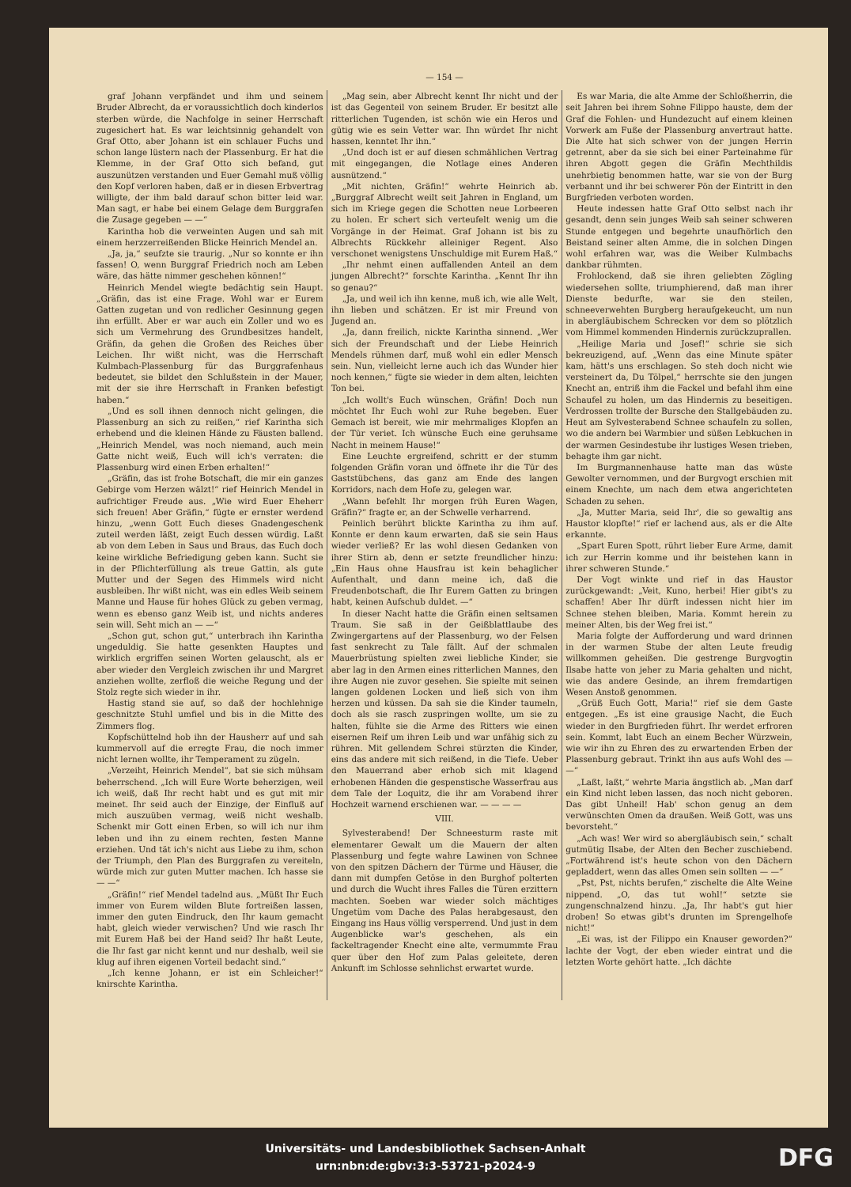— 154 —
graf Johann verpfändet und ihm und seinem Bruder Albrecht, da er voraussichtlich doch kinderlos sterben würde, die Nachfolge in seiner Herrschaft zugesichert hat. Es war leichtsinnig gehandelt von Graf Otto, aber Johann ist ein schlauer Fuchs und schon lange lüstern nach der Plassenburg. Er hat die Klemme, in der Graf Otto sich befand, gut auszunützen verstanden und Euer Gemahl muß völlig den Kopf verloren haben, daß er in diesen Erbvertrag willigte, der ihm bald darauf schon bitter leid war. Man sagt, er habe bei einem Gelage dem Burggrafen die Zusage gegeben — —“
Karintha hob die verweinten Augen und sah mit einem herzzerreißenden Blicke Heinrich Mendel an.
„Ja, ja,“ seufzte sie traurig. „Nur so konnte er ihn fassen! O, wenn Burggraf Friedrich noch am Leben wäre, das hätte nimmer geschehen können!“
Heinrich Mendel wiegte bedächtig sein Haupt. „Gräfin, das ist eine Frage. Wohl war er Eurem Gatten zugetan und von redlicher Gesinnung gegen ihn erfüllt. Aber er war auch ein Zoller und wo es sich um Vermehrung des Grundbesitzes handelt, Gräfin, da gehen die Großen des Reiches über Leichen. Ihr wißt nicht, was die Herrschaft Kulmbach-Plassenburg für das Burggrafenhaus bedeutet, sie bildet den Schlußstein in der Mauer, mit der sie ihre Herrschaft in Franken befestigt haben.“
„Und es soll ihnen dennoch nicht gelingen, die Plassenburg an sich zu reißen,“ rief Karintha sich erhebend und die kleinen Hände zu Fäusten ballend. „Heinrich Mendel, was noch niemand, auch mein Gatte nicht weiß, Euch will ich's verraten: die Plassenburg wird einen Erben erhalten!“
„Gräfin, das ist frohe Botschaft, die mir ein ganzes Gebirge vom Herzen wälzt!“ rief Heinrich Mendel in aufrichtiger Freude aus. „Wie wird Euer Eheherr sich freuen! Aber Gräfin,“ fügte er ernster werdend hinzu, „wenn Gott Euch dieses Gnadengeschenk zuteil werden läßt, zeigt Euch dessen würdig. Laßt ab von dem Leben in Saus und Braus, das Euch doch keine wirkliche Befriedigung geben kann. Sucht sie in der Pflichterfüllung als treue Gattin, als gute Mutter und der Segen des Himmels wird nicht ausbleiben. Ihr wißt nicht, was ein edles Weib seinem Manne und Hause für hohes Glück zu geben vermag, wenn es ebenso ganz Weib ist, und nichts anderes sein will. Seht mich an — —“
„Schon gut, schon gut,“ unterbrach ihn Karintha ungeduldig. Sie hatte gesenkten Hauptes und wirklich ergriffen seinen Worten gelauscht, als er aber wieder den Vergleich zwischen ihr und Margret anziehen wollte, zerfloß die weiche Regung und der Stolz regte sich wieder in ihr.
Hastig stand sie auf, so daß der hochlehnige geschnitzte Stuhl umfiel und bis in die Mitte des Zimmers flog.
Kopfschüttelnd hob ihn der Hausherr auf und sah kummervoll auf die erregte Frau, die noch immer nicht lernen wollte, ihr Temperament zu zügeln.
„Verzeiht, Heinrich Mendel“, bat sie sich mühsam beherrschend. „Ich will Eure Worte beherzigen, weil ich weiß, daß Ihr recht habt und es gut mit mir meinet. Ihr seid auch der Einzige, der Einfluß auf mich auszuüben vermag, weiß nicht weshalb. Schenkt mir Gott einen Erben, so will ich nur ihm leben und ihn zu einem rechten, festen Manne erziehen. Und tät ich's nicht aus Liebe zu ihm, schon der Triumph, den Plan des Burggrafen zu vereiteln, würde mich zur guten Mutter machen. Ich hasse sie — —“
„Gräfin!“ rief Mendel tadelnd aus. „Müßt Ihr Euch immer von Eurem wilden Blute fortreißen lassen, immer den guten Eindruck, den Ihr kaum gemacht habt, gleich wieder verwischen? Und wie rasch Ihr mit Eurem Haß bei der Hand seid? Ihr haßt Leute, die Ihr fast gar nicht kennt und nur deshalb, weil sie klug auf ihren eigenen Vorteil bedacht sind.“
„Ich kenne Johann, er ist ein Schleicher!“ knirschte Karintha.
„Mag sein, aber Albrecht kennt Ihr nicht und der ist das Gegenteil von seinem Bruder. Er besitzt alle ritterlichen Tugenden, ist schön wie ein Heros und gütig wie es sein Vetter war. Ihn würdet Ihr nicht hassen, kenntet Ihr ihn.“
„Und doch ist er auf diesen schmählichen Vertrag mit eingegangen, die Notlage eines Anderen ausnützend.“
„Mit nichten, Gräfin!“ wehrte Heinrich ab. „Burggraf Albrecht weilt seit Jahren in England, um sich im Kriege gegen die Schotten neue Lorbeeren zu holen. Er schert sich verteufelt wenig um die Vorgänge in der Heimat. Graf Johann ist bis zu Albrechts Rückkehr alleiniger Regent. Also verschonet wenigstens Unschuldige mit Eurem Haß.“
„Ihr nehmt einen auffallenden Anteil an dem jungen Albrecht?“ forschte Karintha. „Kennt Ihr ihn so genau?“
„Ja, und weil ich ihn kenne, muß ich, wie alle Welt, ihn lieben und schätzen. Er ist mir Freund von Jugend an.
„Ja, dann freilich, nickte Karintha sinnend. „Wer sich der Freundschaft und der Liebe Heinrich Mendels rühmen darf, muß wohl ein edler Mensch sein. Nun, vielleicht lerne auch ich das Wunder hier noch kennen,“ fügte sie wieder in dem alten, leichten Ton bei.
„Ich wollt's Euch wünschen, Gräfin! Doch nun möchtet Ihr Euch wohl zur Ruhe begeben. Euer Gemach ist bereit, wie mir mehrmaliges Klopfen an der Tür veriet. Ich wünsche Euch eine geruhsame Nacht in meinem Hause!“
Eine Leuchte ergreifend, schritt er der stumm folgenden Gräfin voran und öffnete ihr die Tür des Gaststübchens, das ganz am Ende des langen Korridors, nach dem Hofe zu, gelegen war.
„Wann befehlt Ihr morgen früh Euren Wagen, Gräfin?“ fragte er, an der Schwelle verharrend.
Peinlich berührt blickte Karintha zu ihm auf. Konnte er denn kaum erwarten, daß sie sein Haus wieder verließ? Er las wohl diesen Gedanken von ihrer Stirn ab, denn er setzte freundlicher hinzu: „Ein Haus ohne Hausfrau ist kein behaglicher Aufenthalt, und dann meine ich, daß die Freudenbotschaft, die Ihr Eurem Gatten zu bringen habt, keinen Aufschub duldet. —“
In dieser Nacht hatte die Gräfin einen seltsamen Traum. Sie saß in der Geißblattlaube des Zwingergartens auf der Plassenburg, wo der Felsen fast senkrecht zu Tale fällt. Auf der schmalen Mauerbrüstung spielten zwei liebliche Kinder, sie aber lag in den Armen eines ritterlichen Mannes, den ihre Augen nie zuvor gesehen. Sie spielte mit seinen langen goldenen Locken und ließ sich von ihm herzen und küssen. Da sah sie die Kinder taumeln, doch als sie rasch zuspringen wollte, um sie zu halten, fühlte sie die Arme des Ritters wie einen eisernen Reif um ihren Leib und war unfähig sich zu rühren. Mit gellendem Schrei stürzten die Kinder, eins das andere mit sich reißend, in die Tiefe. Ueber den Mauerrand aber erhob sich mit klagend erhobenen Händen die gespenstische Wasserfrau aus dem Tale der Loquitz, die ihr am Vorabend ihrer Hochzeit warnend erschienen war. — — — —
VIII.
Sylvesterabend! Der Schneesturm raste mit elementarer Gewalt um die Mauern der alten Plassenburg und fegte wahre Lawinen von Schnee von den spitzen Dächern der Türme und Häuser, die dann mit dumpfen Getöse in den Burghof polterten und durch die Wucht ihres Falles die Türen erzittern machten. Soeben war wieder solch mächtiges Ungetüm vom Dache des Palas herabgesaust, den Eingang ins Haus völlig versperrend. Und just in dem Augenblicke war's geschehen, als ein fackeltragender Knecht eine alte, vermummte Frau quer über den Hof zum Palas geleitete, deren Ankunft im Schlosse sehnlichst erwartet wurde.
Es war Maria, die alte Amme der Schloßherrin, die seit Jahren bei ihrem Sohne Filippo hauste, dem der Graf die Fohlen- und Hundezucht auf einem kleinen Vorwerk am Fuße der Plassenburg anvertraut hatte. Die Alte hat sich schwer von der jungen Herrin getrennt, aber da sie sich bei einer Parteinahme für ihren Abgott gegen die Gräfin Mechthildis unehrbietig benommen hatte, war sie von der Burg verbannt und ihr bei schwerer Pön der Eintritt in den Burgfrieden verboten worden.
Heute indessen hatte Graf Otto selbst nach ihr gesandt, denn sein junges Weib sah seiner schweren Stunde entgegen und begehrte unaufhörlich den Beistand seiner alten Amme, die in solchen Dingen wohl erfahren war, was die Weiber Kulmbachs dankbar rühmten.
Frohlockend, daß sie ihren geliebten Zögling wiedersehen sollte, triumphierend, daß man ihrer Dienste bedurfte, war sie den steilen, schneeverwehten Burgberg heraufgekeucht, um nun in abergläubischem Schrecken vor dem so plötzlich vom Himmel kommenden Hindernis zurückzuprallen.
„Heilige Maria und Josef!“ schrie sie sich bekreuzigend, auf. „Wenn das eine Minute später kam, hätt's uns erschlagen. So steh doch nicht wie versteinert da, Du Tölpel,“ herrschte sie den jungen Knecht an, entriß ihm die Fackel und befahl ihm eine Schaufel zu holen, um das Hindernis zu beseitigen. Verdrossen trollte der Bursche den Stallgebäuden zu. Heut am Sylvesterabend Schnee schaufeln zu sollen, wo die andern bei Warmbier und süßen Lebkuchen in der warmen Gesindestube ihr lustiges Wesen trieben, behagte ihm gar nicht.
Im Burgmannenhause hatte man das wüste Gewolter vernommen, und der Burgvogt erschien mit einem Knechte, um nach dem etwa angerichteten Schaden zu sehen.
„Ja, Mutter Maria, seid Ihr', die so gewaltig ans Haustor klopfte!“ rief er lachend aus, als er die Alte erkannte.
„Spart Euren Spott, rührt lieber Eure Arme, damit ich zur Herrin komme und ihr beistehen kann in ihrer schweren Stunde.“
Der Vogt winkte und rief in das Haustor zurückgewandt: „Veit, Kuno, herbei! Hier gibt's zu schaffen! Aber Ihr dürft indessen nicht hier im Schnee stehen bleiben, Maria. Kommt herein zu meiner Alten, bis der Weg frei ist.“
Maria folgte der Aufforderung und ward drinnen in der warmen Stube der alten Leute freudig willkommen geheißen. Die gestrenge Burgvogtin Ilsabe hatte von jeher zu Maria gehalten und nicht, wie das andere Gesinde, an ihrem fremdartigen Wesen Anstoß genommen.
„Grüß Euch Gott, Maria!“ rief sie dem Gaste entgegen. „Es ist eine grausige Nacht, die Euch wieder in den Burgfrieden führt. Ihr werdet erfroren sein. Kommt, labt Euch an einem Becher Würzwein, wie wir ihn zu Ehren des zu erwartenden Erben der Plassenburg gebraut. Trinkt ihn aus aufs Wohl des — —“
„Laßt, laßt,“ wehrte Maria ängstlich ab. „Man darf ein Kind nicht leben lassen, das noch nicht geboren. Das gibt Unheil! Hab' schon genug an dem verwünschten Omen da draußen. Weiß Gott, was uns bevorsteht.“
„Ach was! Wer wird so abergläubisch sein,“ schalt gutmütig Ilsabe, der Alten den Becher zuschiebend. „Fortwährend ist's heute schon von den Dächern gepladdert, wenn das alles Omen sein sollten — —“
„Pst, Pst, nichts berufen,“ zischelte die Alte Weine nippend. „O, das tut wohl!“ setzte sie zungenschnalzend hinzu. „Ja, Ihr habt's gut hier droben! So etwas gibt's drunten im Sprengelhofe nicht!“
„Ei was, ist der Filippo ein Knauser geworden?“ lachte der Vogt, der eben wieder eintrat und die letzten Worte gehört hatte. „Ich dächte
Universitäts- und Landesbibliothek Sachsen-Anhalt
urn:nbn:de:gbv:3:3-53721-p2024-9
DFG